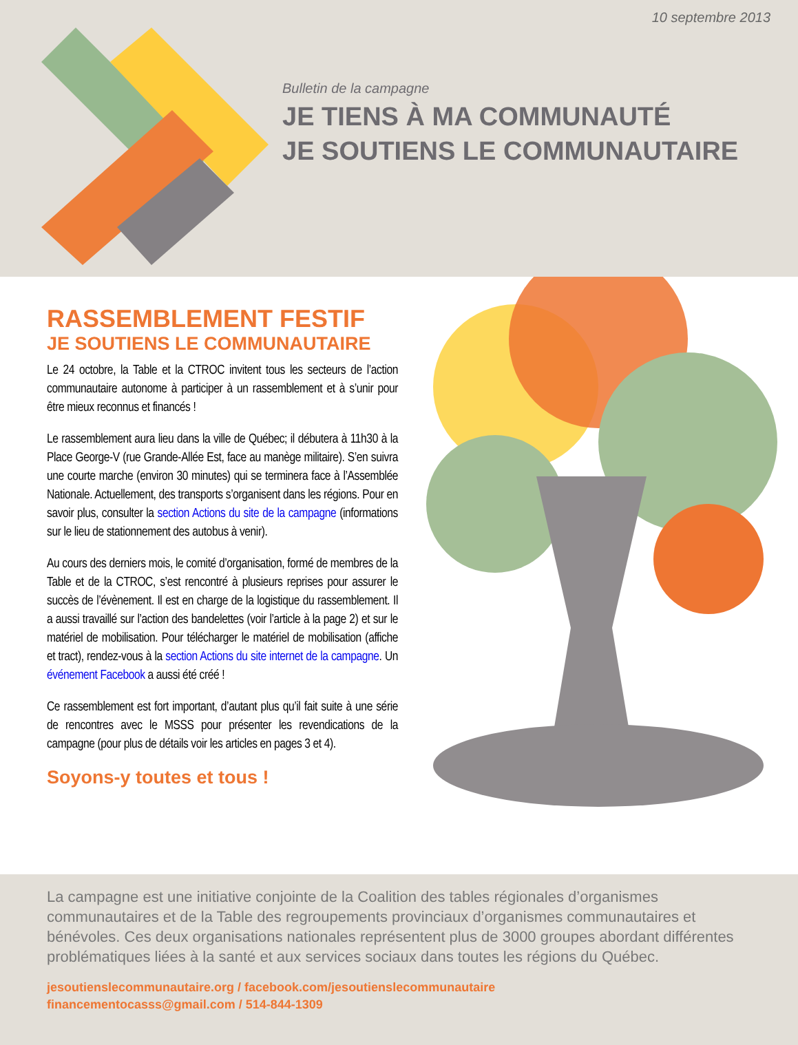10 septembre 2013
Bulletin de la campagne
JE TIENS À MA COMMUNAUTÉ
JE SOUTIENS LE COMMUNAUTAIRE
RASSEMBLEMENT FESTIF
JE SOUTIENS LE COMMUNAUTAIRE
Le 24 octobre, la Table et la CTROC invitent tous les secteurs de l’action communautaire autonome à participer à un rassemblement et à s’unir pour être mieux reconnus et financés !
Le rassemblement aura lieu dans la ville de Québec; il débutera à 11h30 à la Place George-V (rue Grande-Allée Est, face au manège militaire). S’en suivra une courte marche (environ 30 minutes) qui se terminera face à l’Assemblée Nationale. Actuellement, des transports s’organisent dans les régions. Pour en savoir plus, consulter la section Actions du site de la campagne (informations sur le lieu de stationnement des autobus à venir).
Au cours des derniers mois, le comité d’organisation, formé de membres de la Table et de la CTROC, s’est rencontré à plusieurs reprises pour assurer le succès de l’évènement. Il est en charge de la logistique du rassemblement. Il a aussi travaillé sur l’action des bandelettes (voir l’article à la page 2) et sur le matériel de mobilisation. Pour télécharger le matériel de mobilisation (affiche et tract), rendez-vous à la section Actions du site internet de la campagne. Un événement Facebook a aussi été créé !
Ce rassemblement est fort important, d’autant plus qu’il fait suite à une série de rencontres avec le MSSS pour présenter les revendications de la campagne (pour plus de détails voir les articles en pages 3 et 4).
Soyons-y toutes et tous !
La campagne est une initiative conjointe de la Coalition des tables régionales d’organismes communautaires et de la Table des regroupements provinciaux d’organismes communautaires et bénévoles. Ces deux organisations nationales représentent plus de 3000 groupes abordant différentes problématiques liées à la santé et aux services sociaux dans toutes les régions du Québec.
jesoutienslecommunautaire.org / facebook.com/jesoutienslecommunautaire
financementocasss@gmail.com / 514-844-1309